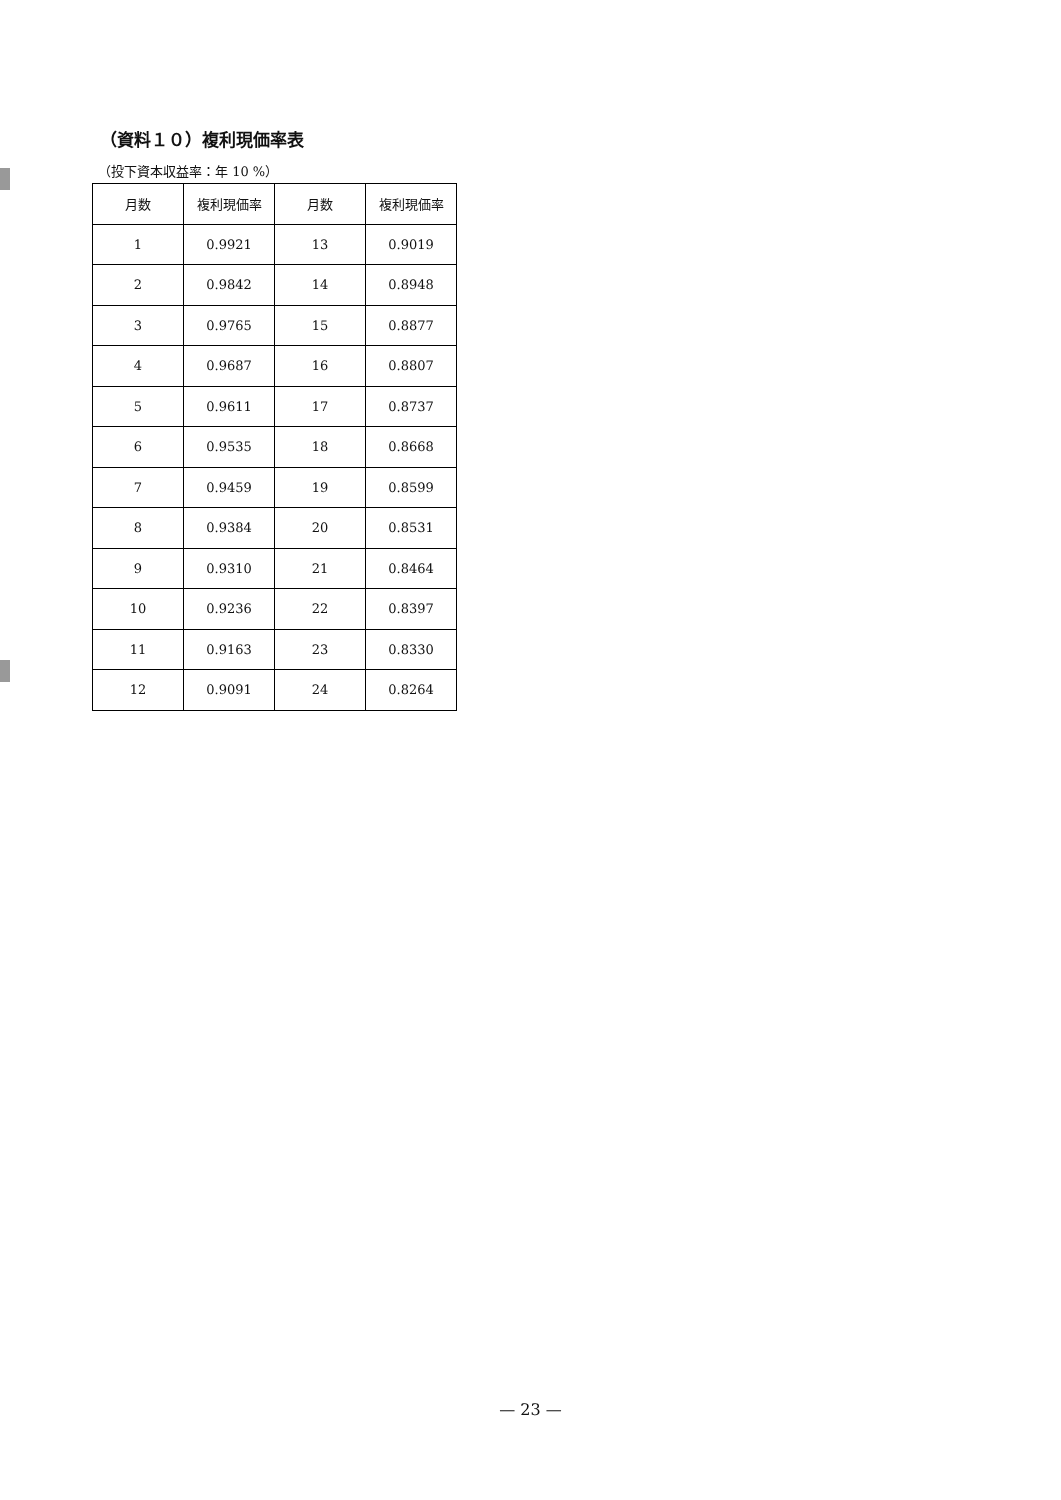（資料１０）複利現価率表
（投下資本収益率：年 10 %）
| 月数 | 複利現価率 | 月数 | 複利現価率 |
| --- | --- | --- | --- |
| 1 | 0.9921 | 13 | 0.9019 |
| 2 | 0.9842 | 14 | 0.8948 |
| 3 | 0.9765 | 15 | 0.8877 |
| 4 | 0.9687 | 16 | 0.8807 |
| 5 | 0.9611 | 17 | 0.8737 |
| 6 | 0.9535 | 18 | 0.8668 |
| 7 | 0.9459 | 19 | 0.8599 |
| 8 | 0.9384 | 20 | 0.8531 |
| 9 | 0.9310 | 21 | 0.8464 |
| 10 | 0.9236 | 22 | 0.8397 |
| 11 | 0.9163 | 23 | 0.8330 |
| 12 | 0.9091 | 24 | 0.8264 |
— 23 —